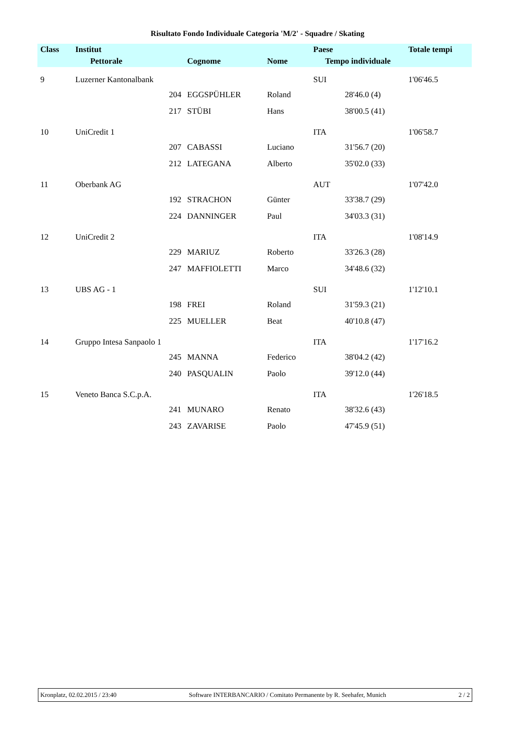Risultato Fondo Individuale Categoria 'M/2' - Squadre / Skating
| Class | Institut | | | | Paese | | Totale tempi |
| --- | --- | --- | --- | --- | --- | --- | --- |
| | | Pettorale | Cognome | Nome | Tempo individuale | | |
| 9 | Luzerner Kantonalbank | | | | SUI | | 1'06'46.5 |
| | | 204 | EGGSPÜHLER | Roland | | 28'46.0 (4) | |
| | | 217 | STÜBI | Hans | | 38'00.5 (41) | |
| 10 | UniCredit 1 | | | | ITA | | 1'06'58.7 |
| | | 207 | CABASSI | Luciano | | 31'56.7 (20) | |
| | | 212 | LATEGANA | Alberto | | 35'02.0 (33) | |
| 11 | Oberbank AG | | | | AUT | | 1'07'42.0 |
| | | 192 | STRACHON | Günter | | 33'38.7 (29) | |
| | | 224 | DANNINGER | Paul | | 34'03.3 (31) | |
| 12 | UniCredit 2 | | | | ITA | | 1'08'14.9 |
| | | 229 | MARIUZ | Roberto | | 33'26.3 (28) | |
| | | 247 | MAFFIOLETTI | Marco | | 34'48.6 (32) | |
| 13 | UBS AG - 1 | | | | SUI | | 1'12'10.1 |
| | | 198 | FREI | Roland | | 31'59.3 (21) | |
| | | 225 | MUELLER | Beat | | 40'10.8 (47) | |
| 14 | Gruppo Intesa Sanpaolo 1 | | | | ITA | | 1'17'16.2 |
| | | 245 | MANNA | Federico | | 38'04.2 (42) | |
| | | 240 | PASQUALIN | Paolo | | 39'12.0 (44) | |
| 15 | Veneto Banca S.C.p.A. | | | | ITA | | 1'26'18.5 |
| | | 241 | MUNARO | Renato | | 38'32.6 (43) | |
| | | 243 | ZAVARISE | Paolo | | 47'45.9 (51) | |
Kronplatz, 02.02.2015 / 23:40 Software INTERBANCARIO / Comitato Permanente by R. Seehafer, Munich 2 / 2